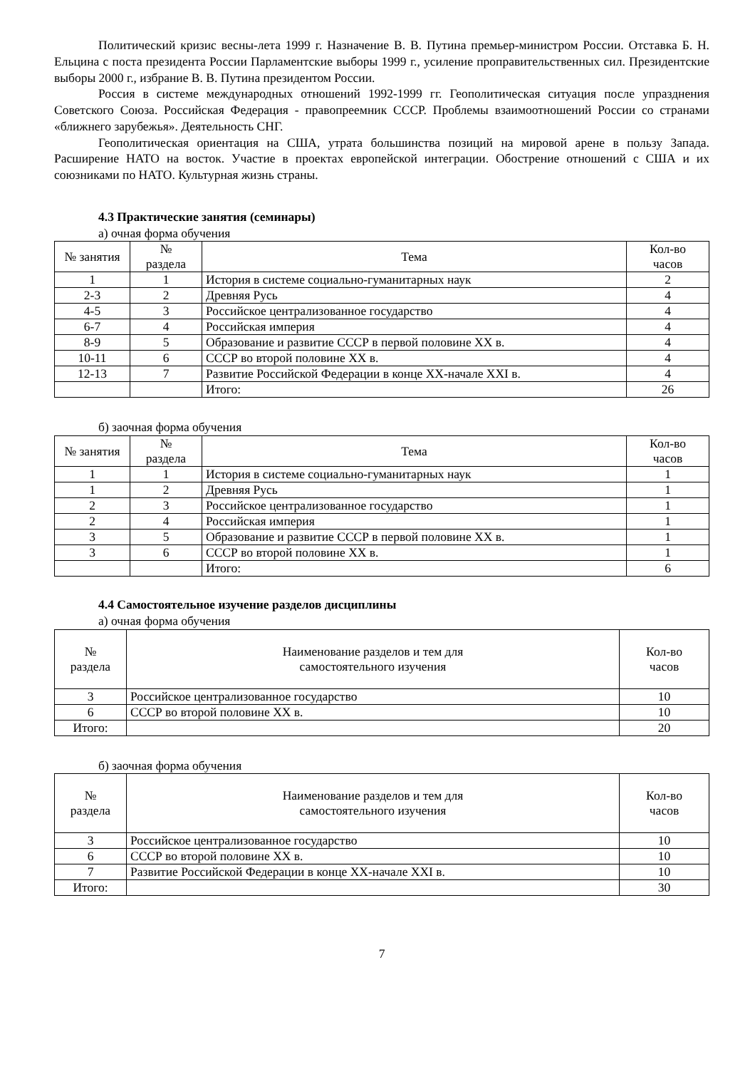Политический кризис весны-лета 1999 г. Назначение В. В. Путина премьер-министром России. Отставка Б. Н. Ельцина с поста президента России Парламентские выборы 1999 г., усиление проправительственных сил. Президентские выборы 2000 г., избрание В. В. Путина президентом России.
Россия в системе международных отношений 1992-1999 гг. Геополитическая ситуация после упразднения Советского Союза. Российская Федерация - правопреемник СССР. Проблемы взаимоотношений России со странами «ближнего зарубежья». Деятельность СНГ.
Геополитическая ориентация на США, утрата большинства позиций на мировой арене в пользу Запада. Расширение НАТО на восток. Участие в проектах европейской интеграции. Обострение отношений с США и их союзниками по НАТО. Культурная жизнь страны.
4.3 Практические занятия (семинары)
а) очная форма обучения
| № занятия | № раздела | Тема | Кол-во часов |
| --- | --- | --- | --- |
| 1 | 1 | История в системе социально-гуманитарных наук | 2 |
| 2-3 | 2 | Древняя Русь | 4 |
| 4-5 | 3 | Российское централизованное государство | 4 |
| 6-7 | 4 | Российская империя | 4 |
| 8-9 | 5 | Образование и развитие СССР в первой половине XX в. | 4 |
| 10-11 | 6 | СССР во второй половине XX в. | 4 |
| 12-13 | 7 | Развитие Российской Федерации в конце XX-начале XXI в. | 4 |
| | | Итого: | 26 |
б) заочная форма обучения
| № занятия | № раздела | Тема | Кол-во часов |
| --- | --- | --- | --- |
| 1 | 1 | История в системе социально-гуманитарных наук | 1 |
| 1 | 2 | Древняя Русь | 1 |
| 2 | 3 | Российское централизованное государство | 1 |
| 2 | 4 | Российская империя | 1 |
| 3 | 5 | Образование и развитие СССР в первой половине XX в. | 1 |
| 3 | 6 | СССР во второй половине XX в. | 1 |
| | | Итого: | 6 |
4.4 Самостоятельное изучение разделов дисциплины
а) очная форма обучения
| № раздела | Наименование разделов и тем для самостоятельного изучения | Кол-во часов |
| --- | --- | --- |
| 3 | Российское централизованное государство | 10 |
| 6 | СССР во второй половине XX в. | 10 |
| Итого: | | 20 |
б) заочная форма обучения
| № раздела | Наименование разделов и тем для самостоятельного изучения | Кол-во часов |
| --- | --- | --- |
| 3 | Российское централизованное государство | 10 |
| 6 | СССР во второй половине XX в. | 10 |
| 7 | Развитие Российской Федерации в конце XX-начале XXI в. | 10 |
| Итого: | | 30 |
7